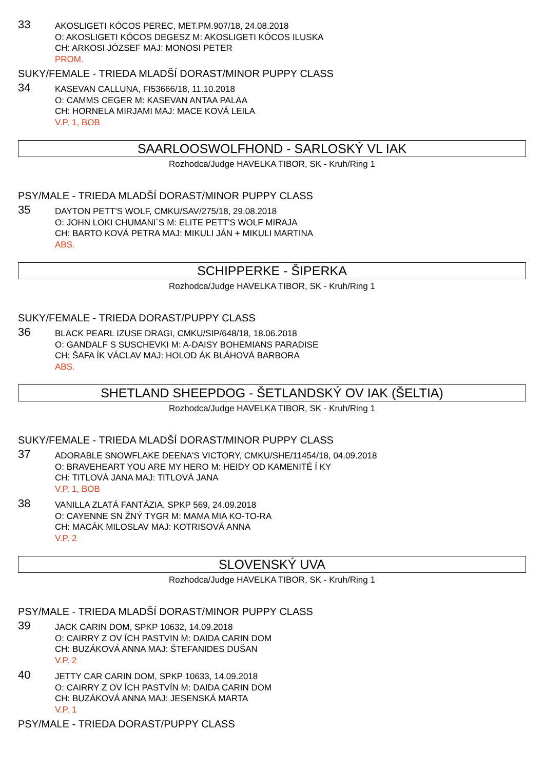33
AKOSLIGETI KÓCOS PEREC, MET.PM.907/18, 24.08.2018
O: AKOSLIGETI KÓCOS DEGESZ M: AKOSLIGETI KÓCOS ILUSKA
CH: ARKOSI JÓZSEF MAJ: MONOSI PETER
PROM.
SUKY/FEMALE - TRIEDA MLADŠÍ DORAST/MINOR PUPPY CLASS
34
KASEVAN CALLUNA, FI53666/18, 11.10.2018
O: CAMMS CEGER M: KASEVAN ANTAA PALAA
CH: HORNELA MIRJAMI MAJ: MACE KOVÁ LEILA
V.P. 1, BOB
SAARLOOSWOLFHOND - SARLOSKÝ VL IAK
Rozhodca/Judge HAVELKA TIBOR, SK - Kruh/Ring 1
PSY/MALE - TRIEDA MLADŠÍ DORAST/MINOR PUPPY CLASS
35
DAYTON PETT'S WOLF, CMKU/SAV/275/18, 29.08.2018
O: JOHN LOKI CHUMANI´S M: ELITE PETT'S WOLF MIRAJA
CH: BARTO KOVÁ PETRA MAJ: MIKULI JÁN + MIKULI MARTINA
ABS.
SCHIPPERKE - ŠIPERKA
Rozhodca/Judge HAVELKA TIBOR, SK - Kruh/Ring 1
SUKY/FEMALE - TRIEDA DORAST/PUPPY CLASS
36
BLACK PEARL IZUSE DRAGI, CMKU/SIP/648/18, 18.06.2018
O: GANDALF S SUSCHEVKI M: A-DAISY BOHEMIANS PARADISE
CH: ŠAFA ÍK VÁCLAV MAJ: HOLOD ÁK BLÁHOVÁ BARBORA
ABS.
SHETLAND SHEEPDOG - ŠETLANDSKÝ OV IAK (ŠELTIA)
Rozhodca/Judge HAVELKA TIBOR, SK - Kruh/Ring 1
SUKY/FEMALE - TRIEDA MLADŠÍ DORAST/MINOR PUPPY CLASS
37
ADORABLE SNOWFLAKE DEENA'S VICTORY, CMKU/SHE/11454/18, 04.09.2018
O: BRAVEHEART YOU ARE MY HERO M: HEIDY OD KAMENITÉ Í KY
CH: TITLOVÁ JANA MAJ: TITLOVÁ JANA
V.P. 1, BOB
38
VANILLA ZLATÁ FANTÁZIA, SPKP 569, 24.09.2018
O: CAYENNE SN ŽNÝ TYGR M: MAMA MIA KO-TO-RA
CH: MACÁK MILOSLAV MAJ: KOTRISOVÁ ANNA
V.P. 2
SLOVENSKÝ UVA
Rozhodca/Judge HAVELKA TIBOR, SK - Kruh/Ring 1
PSY/MALE - TRIEDA MLADŠÍ DORAST/MINOR PUPPY CLASS
39
JACK CARIN DOM, SPKP 10632, 14.09.2018
O: CAIRRY Z OV ÍCH PASTVIN M: DAIDA CARIN DOM
CH: BUZÁKOVÁ ANNA MAJ: ŠTEFANIDES DUŠAN
V.P. 2
40
JETTY CAR CARIN DOM, SPKP 10633, 14.09.2018
O: CAIRRY Z OV ÍCH PASTVÍN M: DAIDA CARIN DOM
CH: BUZÁKOVÁ ANNA MAJ: JESENSKÁ MARTA
V.P. 1
PSY/MALE - TRIEDA DORAST/PUPPY CLASS